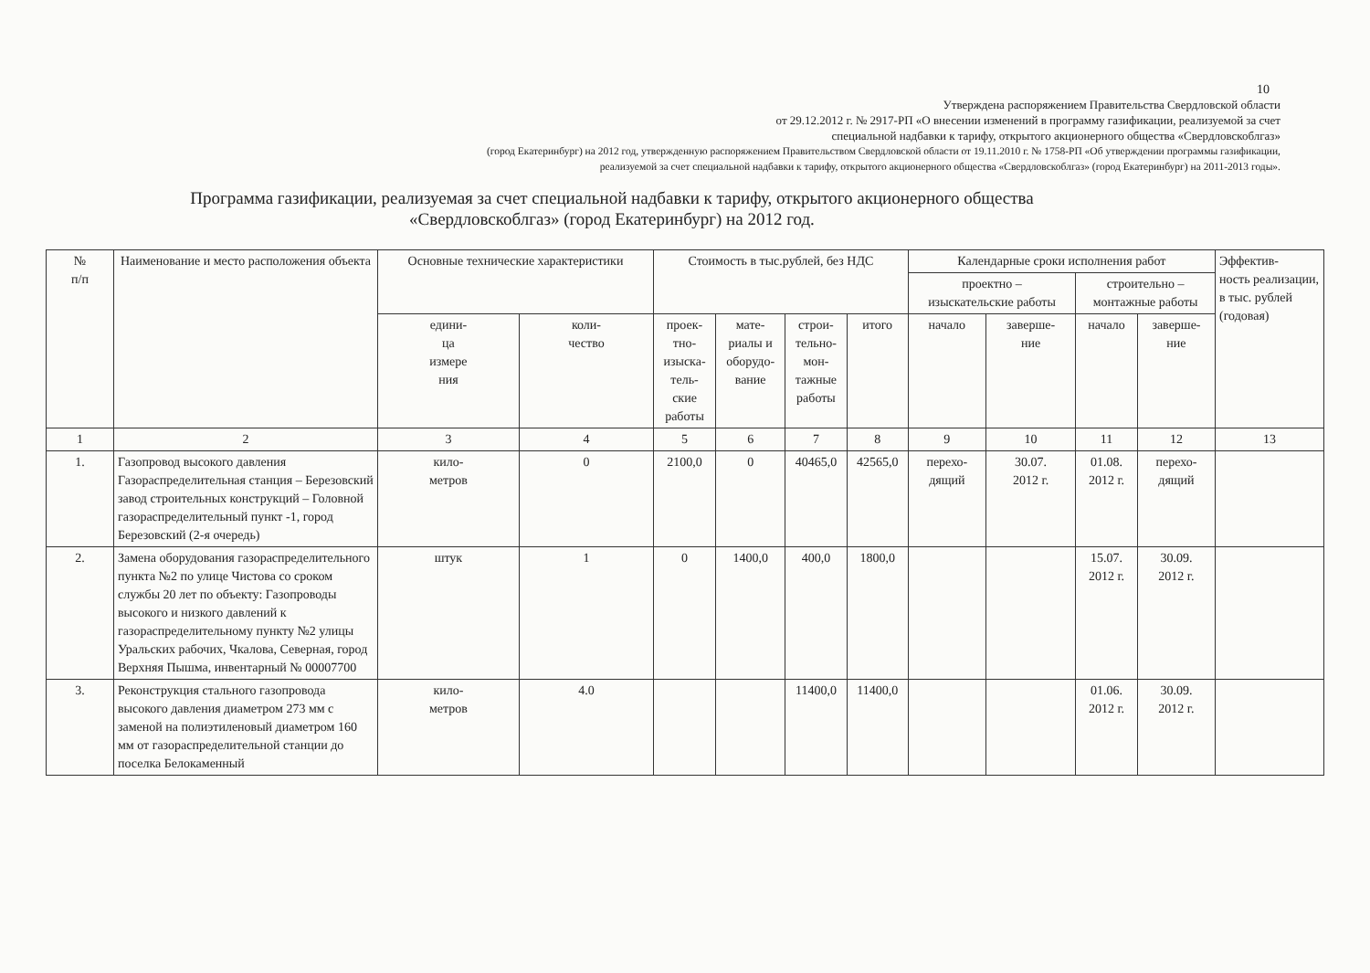10
Утверждена распоряжением Правительства Свердловской области
от 29.12.2012 г. № 2917-РП «О внесении изменений в программу газификации, реализуемой за счет
специальной надбавки к тарифу, открытого акционерного общества «Свердловскоблгаз»
(город Екатеринбург) на 2012 год, утвержденную распоряжением Правительством Свердловской области от 19.11.2010 г. № 1758-РП «Об утверждении программы газификации,
реализуемой за счет специальной надбавки к тарифу, открытого акционерного общества «Свердловскоблгаз» (город Екатеринбург) на 2011-2013 годы».
Программа газификации, реализуемая за счет специальной надбавки к тарифу, открытого акционерного общества
«Свердловскоблгаз» (город Екатеринбург) на 2012 год.
| № п/п | Наименование и место расположения объекта | Основные технические характеристики | | Стоимость в тыс.рублей, без НДС | | | | Календарные сроки исполнения работ | | | | Эффектив- ность реализации, в тыс. рублей (годовая) |
| --- | --- | --- | --- | --- | --- | --- | --- | --- | --- | --- | --- | --- |
| | | | | | | | | проектно – изыскательские работы | | строительно – монтажные работы | | |
| | | едини- ца измере ния | коли- чество | проек- тно- изыска- тель- ские работы | мате- риалы и оборудо- вание | строи- тельно- мон- тажные работы | итого | начало | заверше- ние | начало | заверше- ние | |
| 1 | 2 | 3 | 4 | 5 | 6 | 7 | 8 | 9 | 10 | 11 | 12 | 13 |
| 1. | Газопровод высокого давления Газораспределительная станция – Березовский завод строительных конструкций – Головной газораспределительный пункт -1, город Березовский (2-я очередь) | кило- метров | 0 | 2100,0 | 0 | 40465,0 | 42565,0 | перехо- дящий | 30.07. 2012 г. | 01.08. 2012 г. | перехо- дящий | |
| 2. | Замена оборудования газораспределительного пункта №2 по улице Чистова со сроком службы 20 лет по объекту: Газопроводы высокого и низкого давлений к газораспределительному пункту №2 улицы Уральских рабочих, Чкалова, Северная, город Верхняя Пышма, инвентарный № 00007700 | штук | 1 | 0 | 1400,0 | 400,0 | 1800,0 | | | 15.07. 2012 г. | 30.09. 2012 г. | |
| 3. | Реконструкция стального газопровода высокого давления диаметром 273 мм с заменой на полиэтиленовый диаметром 160 мм от газораспределительной станции до поселка Белокаменный | кило- метров | 4.0 | | | 11400,0 | 11400,0 | | | 01.06. 2012 г. | 30.09. 2012 г. | |